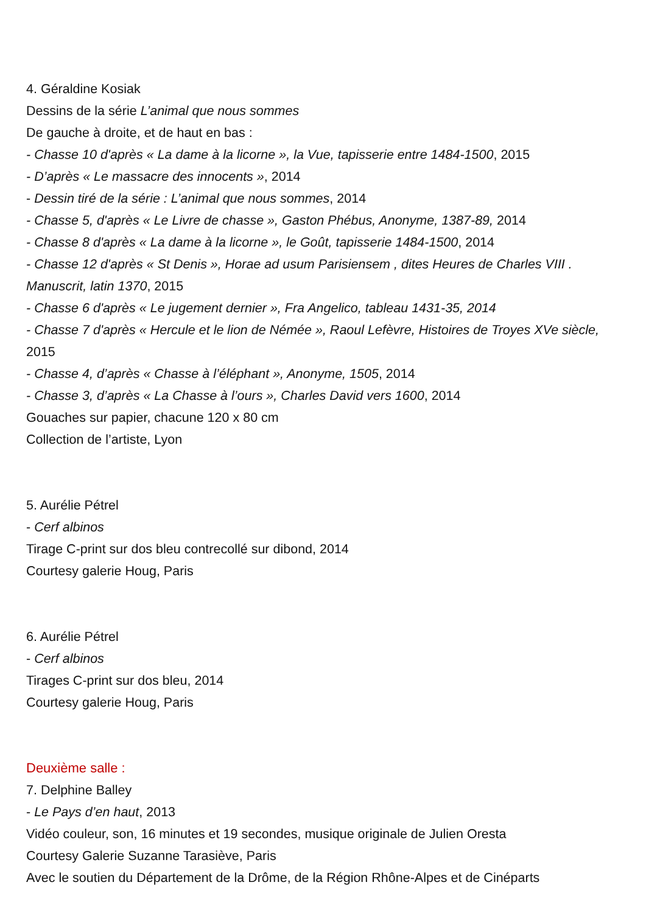4. Géraldine Kosiak
Dessins de la série L’animal que nous sommes
De gauche à droite, et de haut en bas :
- Chasse 10 d'après « La dame à la licorne », la Vue, tapisserie entre 1484-1500, 2015
- D’après « Le massacre des innocents », 2014
- Dessin tiré de la série : L’animal que nous sommes, 2014
- Chasse 5, d'après « Le Livre de chasse », Gaston Phébus, Anonyme, 1387-89, 2014
- Chasse 8 d'après « La dame à la licorne », le Goût, tapisserie 1484-1500, 2014
- Chasse 12 d'après « St Denis », Horae ad usum Parisiensem , dites Heures de Charles VIII . Manuscrit, latin 1370, 2015
- Chasse 6 d'après « Le jugement dernier », Fra Angelico, tableau 1431-35, 2014
- Chasse 7 d'après « Hercule et le lion de Némée », Raoul Lefèvre, Histoires de Troyes XVe siècle, 2015
- Chasse 4, d’après « Chasse à l’éléphant », Anonyme, 1505, 2014
- Chasse 3, d’après « La Chasse à l’ours », Charles David vers 1600, 2014
Gouaches sur papier, chacune 120 x 80 cm
Collection de l’artiste, Lyon
5. Aurélie Pétrel
- Cerf albinos
Tirage C-print sur dos bleu contrecollé sur dibond, 2014
Courtesy galerie Houg, Paris
6. Aurélie Pétrel
- Cerf albinos
Tirages C-print sur dos bleu, 2014
Courtesy galerie Houg, Paris
Deuxième salle :
7. Delphine Balley
- Le Pays d’en haut, 2013
Vidéo couleur, son, 16 minutes et 19 secondes, musique originale de Julien Oresta
Courtesy Galerie Suzanne Tarasiève, Paris
Avec le soutien du Département de la Drôme, de la Région Rhône-Alpes et de Cinéparts